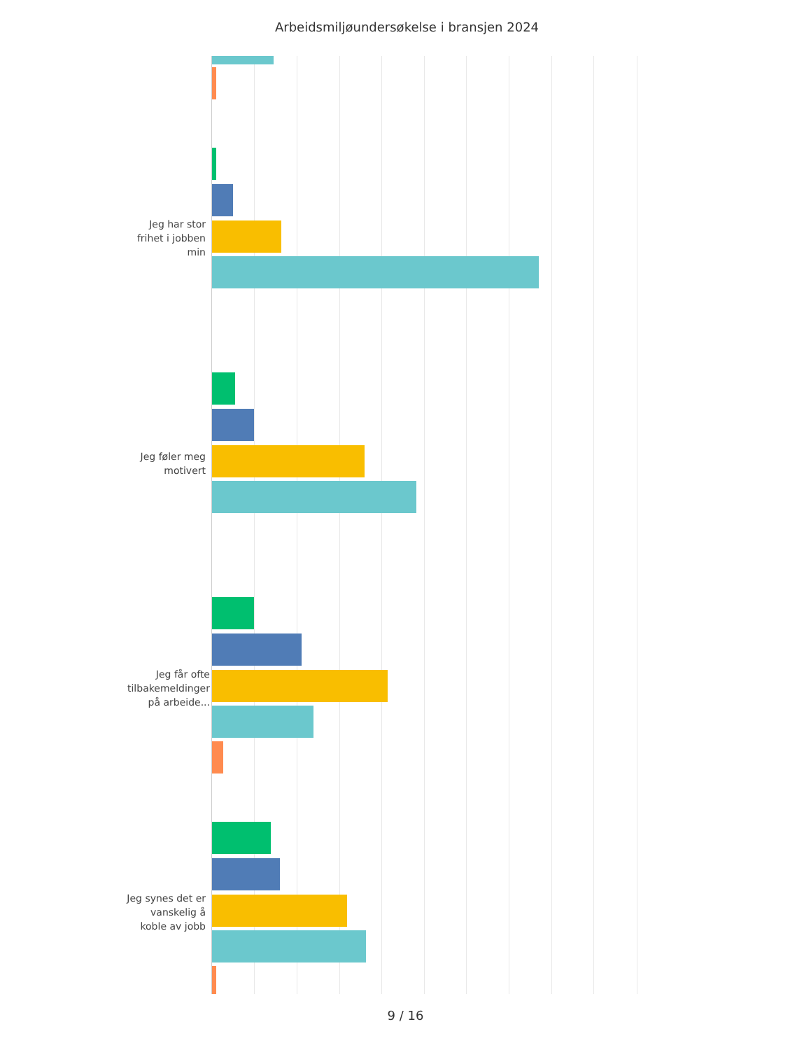Arbeidsmiljøundersøkelse i bransjen 2024
Jeg har stor frihet i jobben min
Jeg føler meg motivert
Jeg får ofte tilbakemeldinger på arbeide...
Jeg synes det er vanskelig å koble av jobb
9 / 16